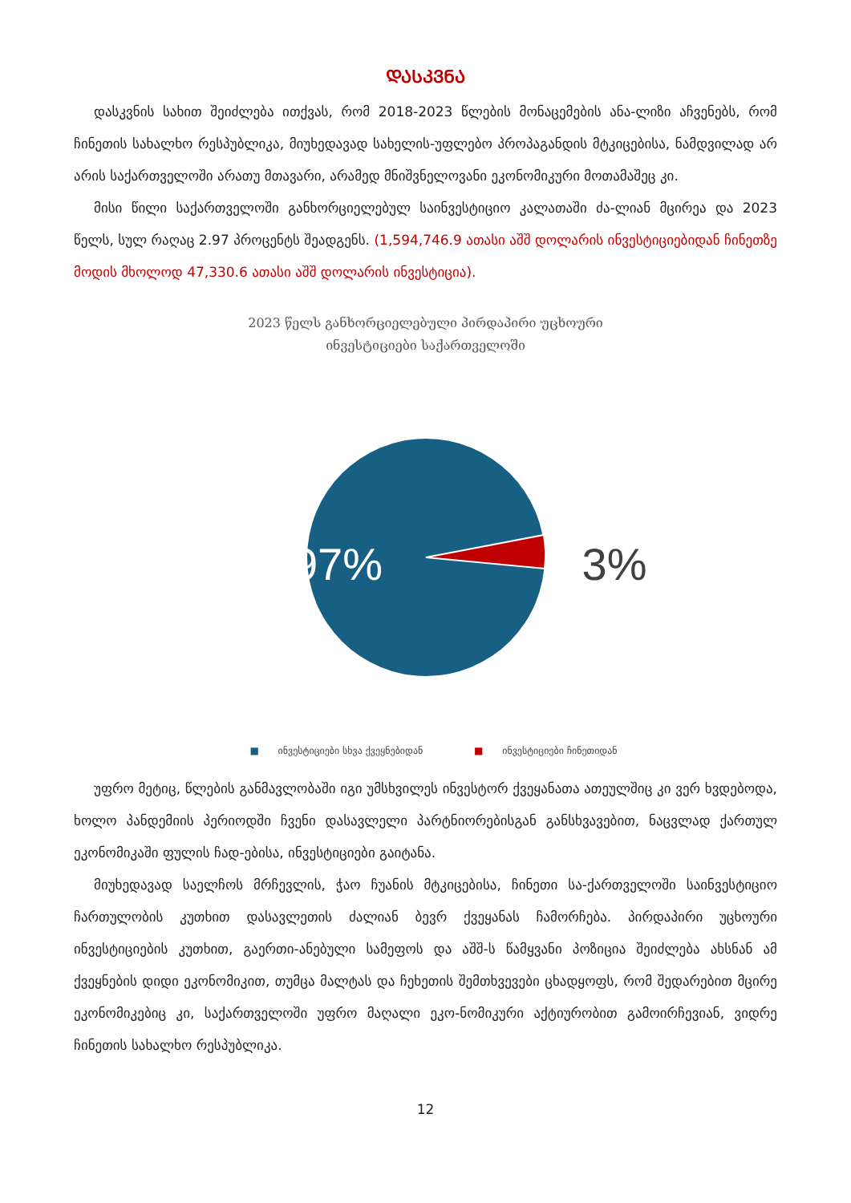ᲓᲐᲡᲙᲕᲜᲐ
დასკვნის სახით შეიძლება ითქვას, რომ 2018-2023 წლების მონაცემების ანა-ლიზი აჩვენებს, რომ ჩინეთის სახალხო რესპუბლიკა, მიუხედავად სახელის-უფლებო პროპაგანდის მტკიცებისა, ნამდვილად არ არის საქართველოში არათუ მთავარი, არამედ მნიშვნელოვანი ეკონომიკური მოთამაშეც კი.
მისი წილი საქართველოში განხორციელებულ საინვესტიციო კალათაში ძა-ლიან მცირეა და 2023 წელს, სულ რაღაც 2.97 პროცენტს შეადგენს. (1,594,746.9 ათასი აშშ დოლარის ინვესტიციებიდან ჩინეთზე მოდის მხოლოდ 47,330.6 ათასი აშშ დოლარის ინვესტიცია).
2023 წელს განხორციელებული პირდაპირი უცხოური
ინვესტიციები საქართველოში
97%
3%
■ ინვესტიციები სხვა ქვეყნებიდან ■ ინვესტიციები ჩინეთიდან
უფრო მეტიც, წლების განმავლობაში იგი უმსხვილეს ინვესტორ ქვეყანათა ათეულშიც კი ვერ ხვდებოდა, ხოლო პანდემიის პერიოდში ჩვენი დასავლელი პარტნიორებისგან განსხვავებით, ნაცვლად ქართულ ეკონომიკაში ფულის ჩად-ებისა, ინვესტიციები გაიტანა.
მიუხედავად საელჩოს მრჩევლის, ჭაო ჩუანის მტკიცებისა, ჩინეთი სა-ქართველოში საინვესტიციო ჩართულობის კუთხით დასავლეთის ძალიან ბევრ ქვეყანას ჩამორჩება. პირდაპირი უცხოური ინვესტიციების კუთხით, გაერთი-ანებული სამეფოს და აშშ-ს წამყვანი პოზიცია შეიძლება ახსნან ამ ქვეყნების დიდი ეკონომიკით, თუმცა მალტას და ჩეხეთის შემთხვევები ცხადყოფს, რომ შედარებით მცირე ეკონომიკებიც კი, საქართველოში უფრო მაღალი ეკო-ნომიკური აქტიურობით გამოირჩევიან, ვიდრე ჩინეთის სახალხო რესპუბლიკა.
12